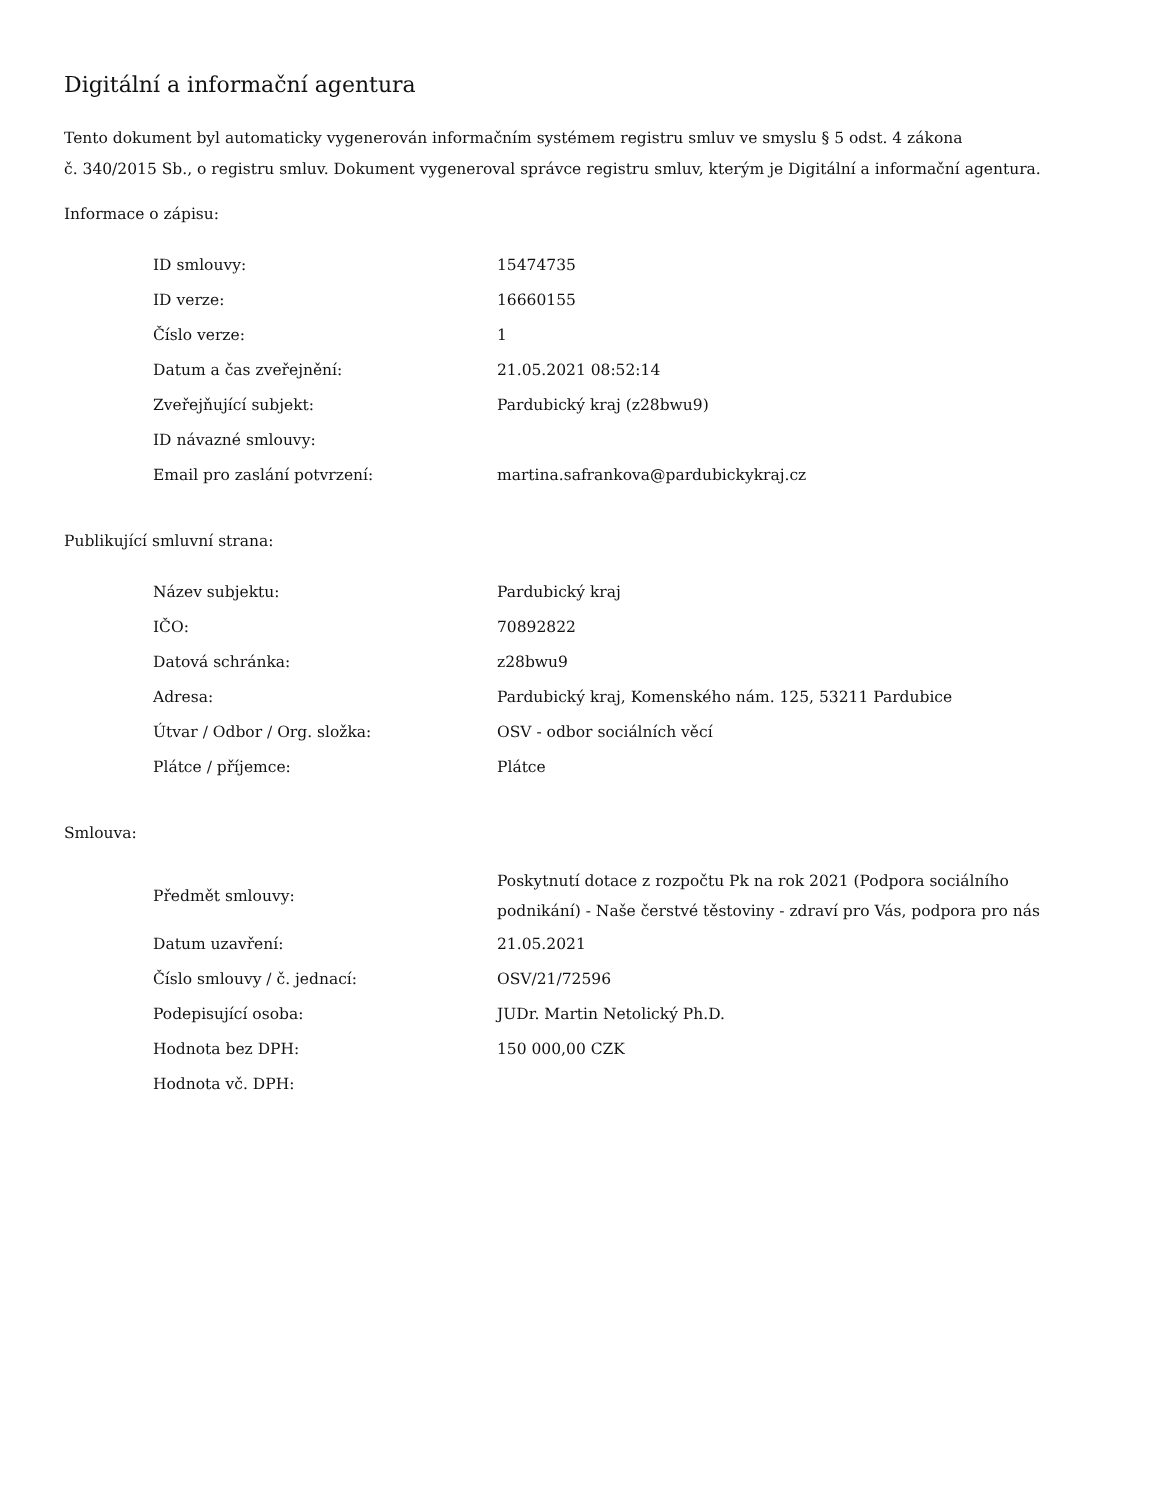Digitální a informační agentura
Tento dokument byl automaticky vygenerován informačním systémem registru smluv ve smyslu § 5 odst. 4 zákona
č. 340/2015 Sb., o registru smluv. Dokument vygeneroval správce registru smluv, kterým je Digitální a informační agentura.
Informace o zápisu:
| ID smlouvy: | 15474735 |
| ID verze: | 16660155 |
| Číslo verze: | 1 |
| Datum a čas zveřejnění: | 21.05.2021 08:52:14 |
| Zveřejňující subjekt: | Pardubický kraj (z28bwu9) |
| ID návazné smlouvy: | |
| Email pro zaslání potvrzení: | martina.safrankova@pardubickykraj.cz |
Publikující smluvní strana:
| Název subjektu: | Pardubický kraj |
| IČO: | 70892822 |
| Datová schránka: | z28bwu9 |
| Adresa: | Pardubický kraj, Komenského nám. 125, 53211 Pardubice |
| Útvar / Odbor / Org. složka: | OSV - odbor sociálních věcí |
| Plátce / příjemce: | Plátce |
Smlouva:
| Předmět smlouvy: | Poskytnutí dotace z rozpočtu Pk na rok 2021 (Podpora sociálního podnikání) - Naše čerstvé těstoviny - zdraví pro Vás, podpora pro nás |
| Datum uzavření: | 21.05.2021 |
| Číslo smlouvy / č. jednací: | OSV/21/72596 |
| Podepisující osoba: | JUDr. Martin Netolický Ph.D. |
| Hodnota bez DPH: | 150 000,00 CZK |
| Hodnota vč. DPH: | |